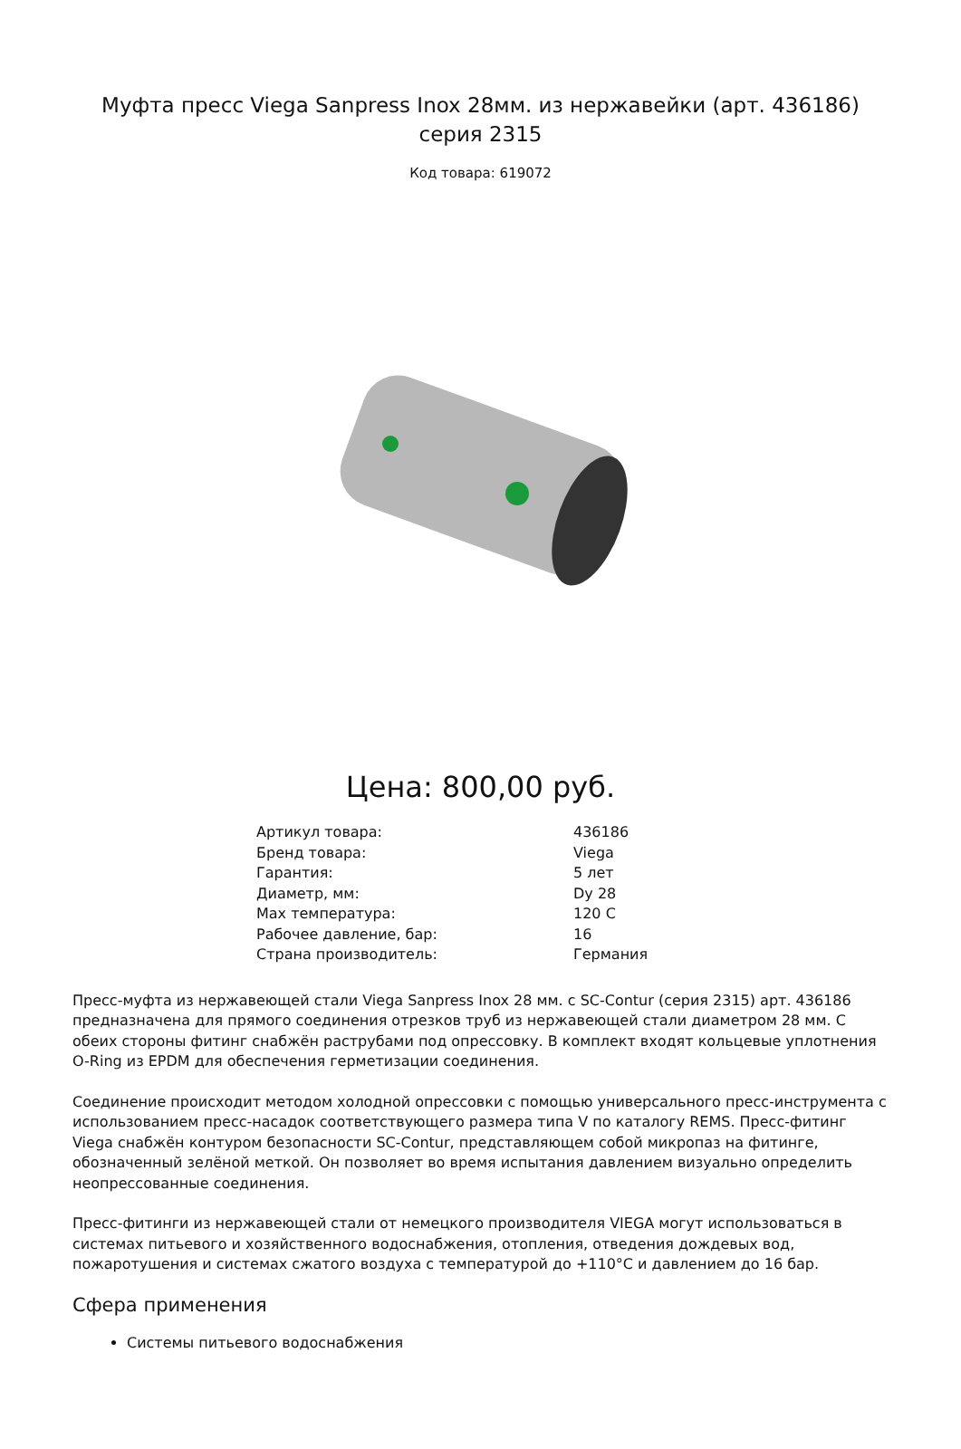Муфта пресс Viega Sanpress Inox 28мм. из нержавейки (арт. 436186) серия 2315
Код товара: 619072
Цена: 800,00 руб.
| Артикул товара: | 436186 |
| Бренд товара: | Viega |
| Гарантия: | 5 лет |
| Диаметр, мм: | Dy 28 |
| Max температура: | 120 C |
| Рабочее давление, бар: | 16 |
| Страна производитель: | Германия |
Пресс-муфта из нержавеющей стали Viega Sanpress Inox 28 мм. с SC-Contur (серия 2315) арт. 436186 предназначена для прямого соединения отрезков труб из нержавеющей стали диаметром 28 мм. С обеих стороны фитинг снабжён раструбами под опрессовку. В комплект входят кольцевые уплотнения O-Ring из EPDM для обеспечения герметизации соединения.
Соединение происходит методом холодной опрессовки с помощью универсального пресс-инструмента с использованием пресс-насадок соответствующего размера типа V по каталогу REMS. Пресс-фитинг Viega снабжён контуром безопасности SC-Contur, представляющем собой микропаз на фитинге, обозначенный зелёной меткой. Он позволяет во время испытания давлением визуально определить неопрессованные соединения.
Пресс-фитинги из нержавеющей стали от немецкого производителя VIEGA могут использоваться в системах питьевого и хозяйственного водоснабжения, отопления, отведения дождевых вод, пожаротушения и системах сжатого воздуха с температурой до +110°C и давлением до 16 бар.
Сфера применения
Системы питьевого водоснабжения